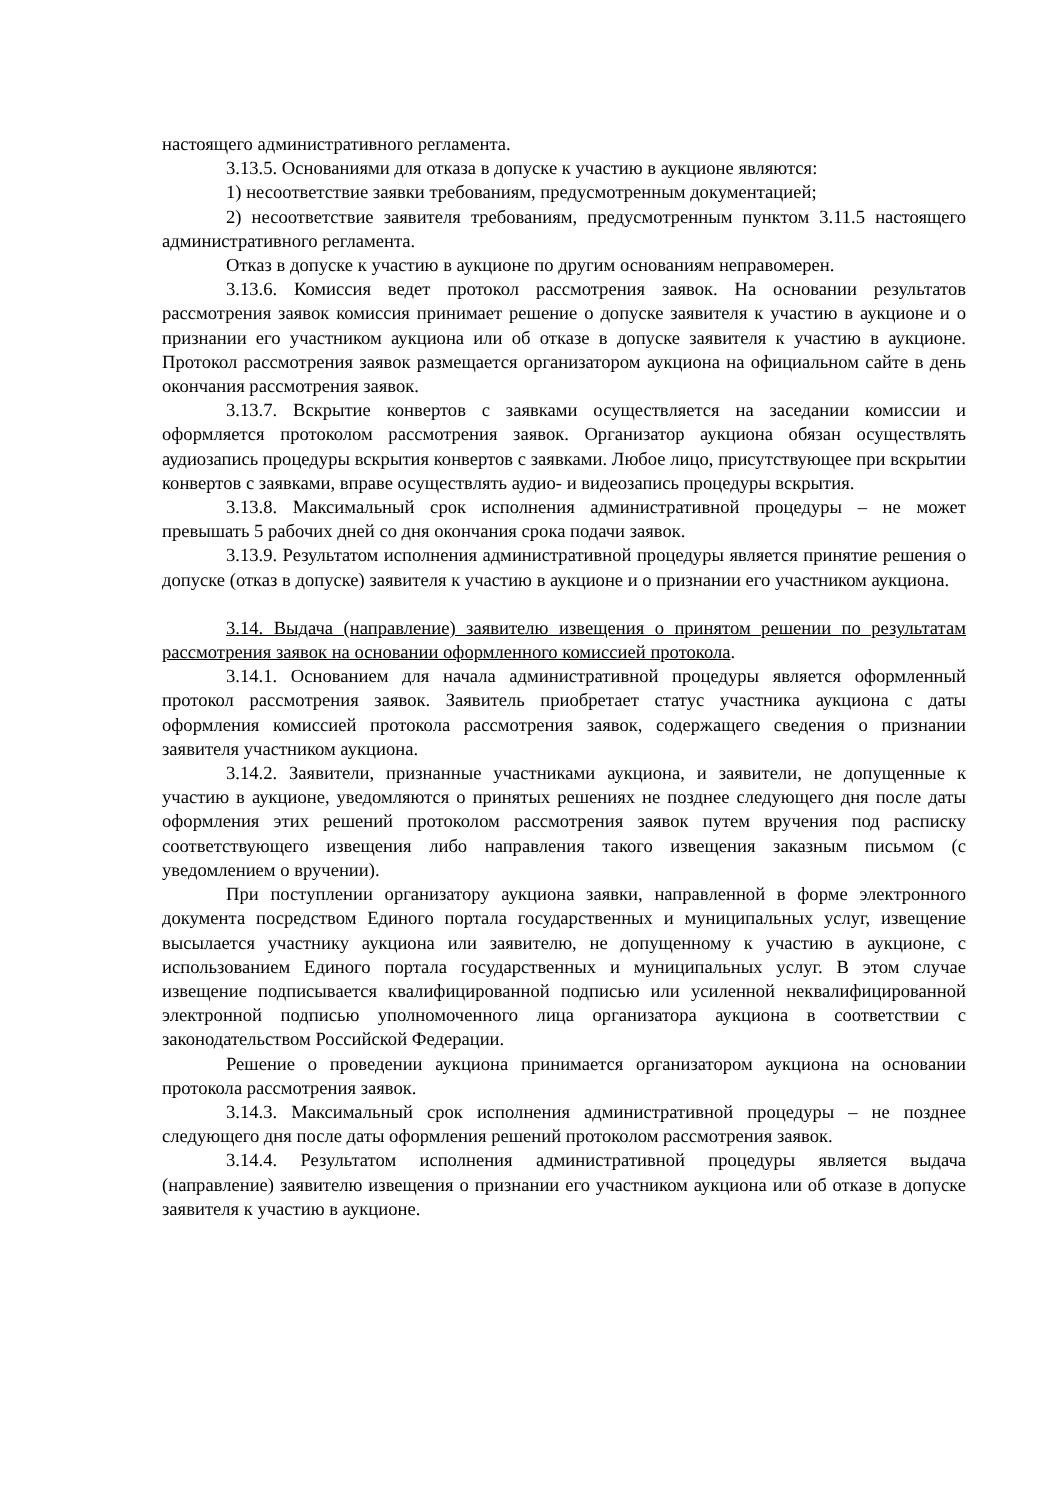настоящего административного регламента.
3.13.5. Основаниями для отказа в допуске к участию в аукционе являются:
1) несоответствие заявки требованиям, предусмотренным документацией;
2) несоответствие заявителя требованиям, предусмотренным пунктом 3.11.5 настоящего административного регламента.
Отказ в допуске к участию в аукционе по другим основаниям неправомерен.
3.13.6. Комиссия ведет протокол рассмотрения заявок. На основании результатов рассмотрения заявок комиссия принимает решение о допуске заявителя к участию в аукционе и о признании его участником аукциона или об отказе в допуске заявителя к участию в аукционе. Протокол рассмотрения заявок размещается организатором аукциона на официальном сайте в день окончания рассмотрения заявок.
3.13.7. Вскрытие конвертов с заявками осуществляется на заседании комиссии и оформляется протоколом рассмотрения заявок. Организатор аукциона обязан осуществлять аудиозапись процедуры вскрытия конвертов с заявками. Любое лицо, присутствующее при вскрытии конвертов с заявками, вправе осуществлять аудио- и видеозапись процедуры вскрытия.
3.13.8. Максимальный срок исполнения административной процедуры – не может превышать 5 рабочих дней со дня окончания срока подачи заявок.
3.13.9. Результатом исполнения административной процедуры является принятие решения о допуске (отказ в допуске) заявителя к участию в аукционе и о признании его участником аукциона.
3.14. Выдача (направление) заявителю извещения о принятом решении по результатам рассмотрения заявок на основании оформленного комиссией протокола.
3.14.1. Основанием для начала административной процедуры является оформленный протокол рассмотрения заявок. Заявитель приобретает статус участника аукциона с даты оформления комиссией протокола рассмотрения заявок, содержащего сведения о признании заявителя участником аукциона.
3.14.2. Заявители, признанные участниками аукциона, и заявители, не допущенные к участию в аукционе, уведомляются о принятых решениях не позднее следующего дня после даты оформления этих решений протоколом рассмотрения заявок путем вручения под расписку соответствующего извещения либо направления такого извещения заказным письмом (с уведомлением о вручении).
При поступлении организатору аукциона заявки, направленной в форме электронного документа посредством Единого портала государственных и муниципальных услуг, извещение высылается участнику аукциона или заявителю, не допущенному к участию в аукционе, с использованием Единого портала государственных и муниципальных услуг. В этом случае извещение подписывается квалифицированной подписью или усиленной неквалифицированной электронной подписью уполномоченного лица организатора аукциона в соответствии с законодательством Российской Федерации.
Решение о проведении аукциона принимается организатором аукциона на основании протокола рассмотрения заявок.
3.14.3. Максимальный срок исполнения административной процедуры – не позднее следующего дня после даты оформления решений протоколом рассмотрения заявок.
3.14.4. Результатом исполнения административной процедуры является выдача (направление) заявителю извещения о признании его участником аукциона или об отказе в допуске заявителя к участию в аукционе.